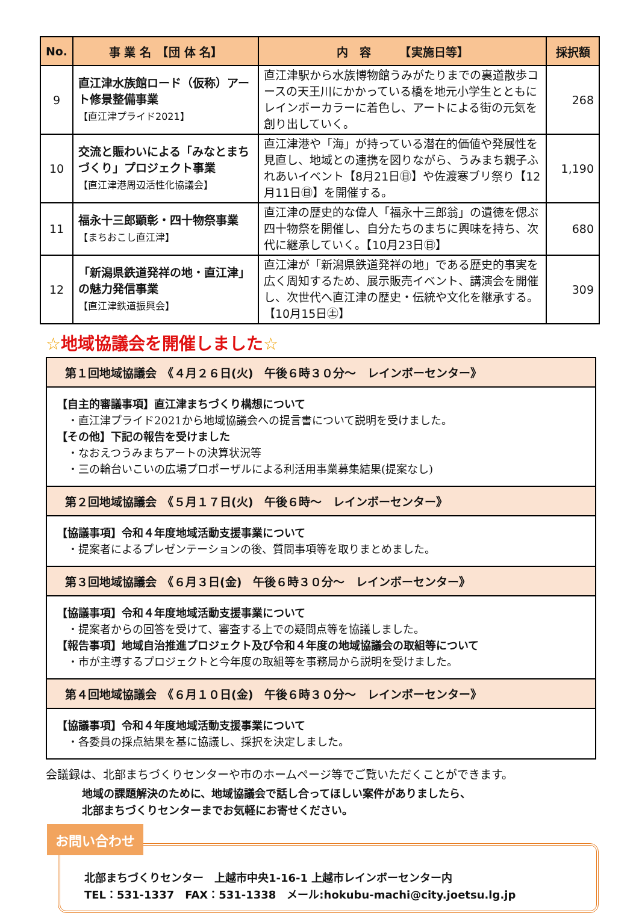| No. | 事 業 名 【団 体 名】 | 内 容 【実施日等】 | 採択額 |
| --- | --- | --- | --- |
| 9 | 直江津水族館ロード（仮称）アート修景整備事業 【直江津プライド2021】 | 直江津駅から水族博物館うみがたりまでの裏道散歩コースの天王川にかかっている橋を地元小学生とともにレインボーカラーに着色し、アートによる街の元気を創り出していく。 | 268 |
| 10 | 交流と賑わいによる「みなとまちづくり」プロジェクト事業 【直江津港周辺活性化協議会】 | 直江津港や「海」が持っている潜在的価値や発展性を見直し、地域との連携を図りながら、うみまち親子ふれあいイベント【8月21日㊐】や佐渡寒ブリ祭り【12月11日㊐】を開催する。 | 1,190 |
| 11 | 福永十三郎顕彰・四十物祭事業 【まちおこし直江津】 | 直江津の歴史的な偉人「福永十三郎翁」の遺徳を偲ぶ四十物祭を開催し、自分たちのまちに興味を持ち、次代に継承していく。【10月23日㊐】 | 680 |
| 12 | 「新潟県鉄道発祥の地・直江津」の魅力発信事業 【直江津鉄道振興会】 | 直江津が「新潟県鉄道発祥の地」である歴史的事実を広く周知するため、展示販売イベント、講演会を開催し、次世代へ直江津の歴史・伝統や文化を継承する。【10月15日㊏】 | 309 |
☆地域協議会を開催しました☆
第１回地域協議会　《４月２６日(火)　午後６時３０分～　レインボーセンター》
【自主的審議事項】直江津まちづくり構想について
・直江津プライド2021から地域協議会への提言書について説明を受けました。
【その他】下記の報告を受けました
・なおえつうみまちアートの決算状況等
・三の輪台いこいの広場プロポーザルによる利活用事業募集結果(提案なし)
第２回地域協議会　《５月１７日(火)　午後６時～　レインボーセンター》
【協議事項】令和４年度地域活動支援事業について
・提案者によるプレゼンテーションの後、質問事項等を取りまとめました。
第３回地域協議会　《６月３日(金)　午後６時３０分～　レインボーセンター》
【協議事項】令和４年度地域活動支援事業について
・提案者からの回答を受けて、審査する上での疑問点等を協議しました。
【報告事項】地域自治推進プロジェクト及び令和４年度の地域協議会の取組等について
・市が主導するプロジェクトと今年度の取組等を事務局から説明を受けました。
第４回地域協議会　《６月１０日(金)　午後６時３０分～　レインボーセンター》
【協議事項】令和４年度地域活動支援事業について
・各委員の採点結果を基に協議し、採択を決定しました。
会議録は、北部まちづくりセンターや市のホームページ等でご覧いただくことができます。
地域の課題解決のために、地域協議会で話し合ってほしい案件がありましたら、
北部まちづくりセンターまでお気軽にお寄せください。
お問い合わせ
北部まちづくりセンター　上越市中央1-16-1 上越市レインボーセンター内
TEL：531-1337　FAX：531-1338　メール:hokubu-machi@city.joetsu.lg.jp